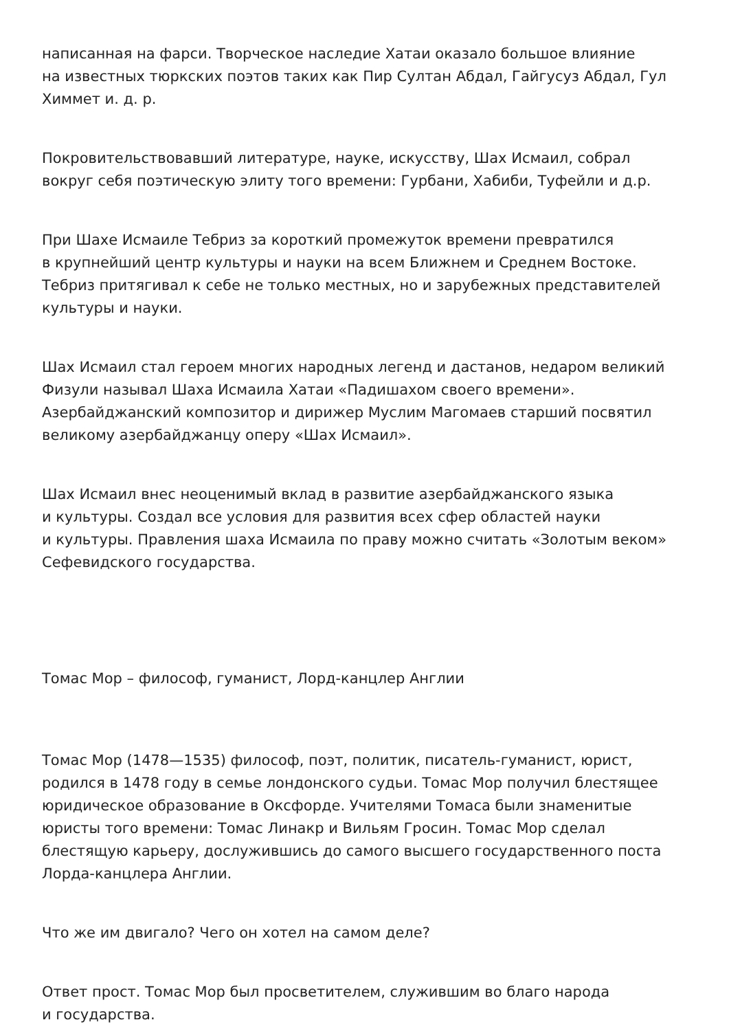написанная на фарси. Творческое наследие Хатаи оказало большое влияние
на известных тюркских поэтов таких как Пир Султан Абдал, Гайгусуз Абдал, Гул
Химмет и. д. р.
Покровительствовавший литературе, науке, искусству, Шах Исмаил, собрал
вокруг себя поэтическую элиту того времени: Гурбани, Хабиби, Туфейли и д.р.
При Шахе Исмаиле Тебриз за короткий промежуток времени превратился
в крупнейший центр культуры и науки на всем Ближнем и Среднем Востоке.
Тебриз притягивал к себе не только местных, но и зарубежных представителей
культуры и науки.
Шах Исмаил стал героем многих народных легенд и дастанов, недаром великий
Физули называл Шаха Исмаила Хатаи «Падишахом своего времени».
Азербайджанский композитор и дирижер Муслим Магомаев старший посвятил
великому азербайджанцу оперу «Шах Исмаил».
Шах Исмаил внес неоценимый вклад в развитие азербайджанского языка
и культуры. Создал все условия для развития всех сфер областей науки
и культуры. Правления шаха Исмаила по праву можно считать «Золотым веком»
Сефевидского государства.
Томас Мор – философ, гуманист, Лорд-канцлер Англии
Томас Мор (1478—1535) философ, поэт, политик, писатель-гуманист, юрист,
родился в 1478 году в семье лондонского судьи. Томас Мор получил блестящее
юридическое образование в Оксфорде. Учителями Томаса были знаменитые
юристы того времени: Томас Линакр и Вильям Гросин. Томас Мор сделал
блестящую карьеру, дослужившись до самого высшего государственного поста
Лорда-канцлера Англии.
Что же им двигало? Чего он хотел на самом деле?
Ответ прост. Томас Мор был просветителем, служившим во благо народа
и государства.